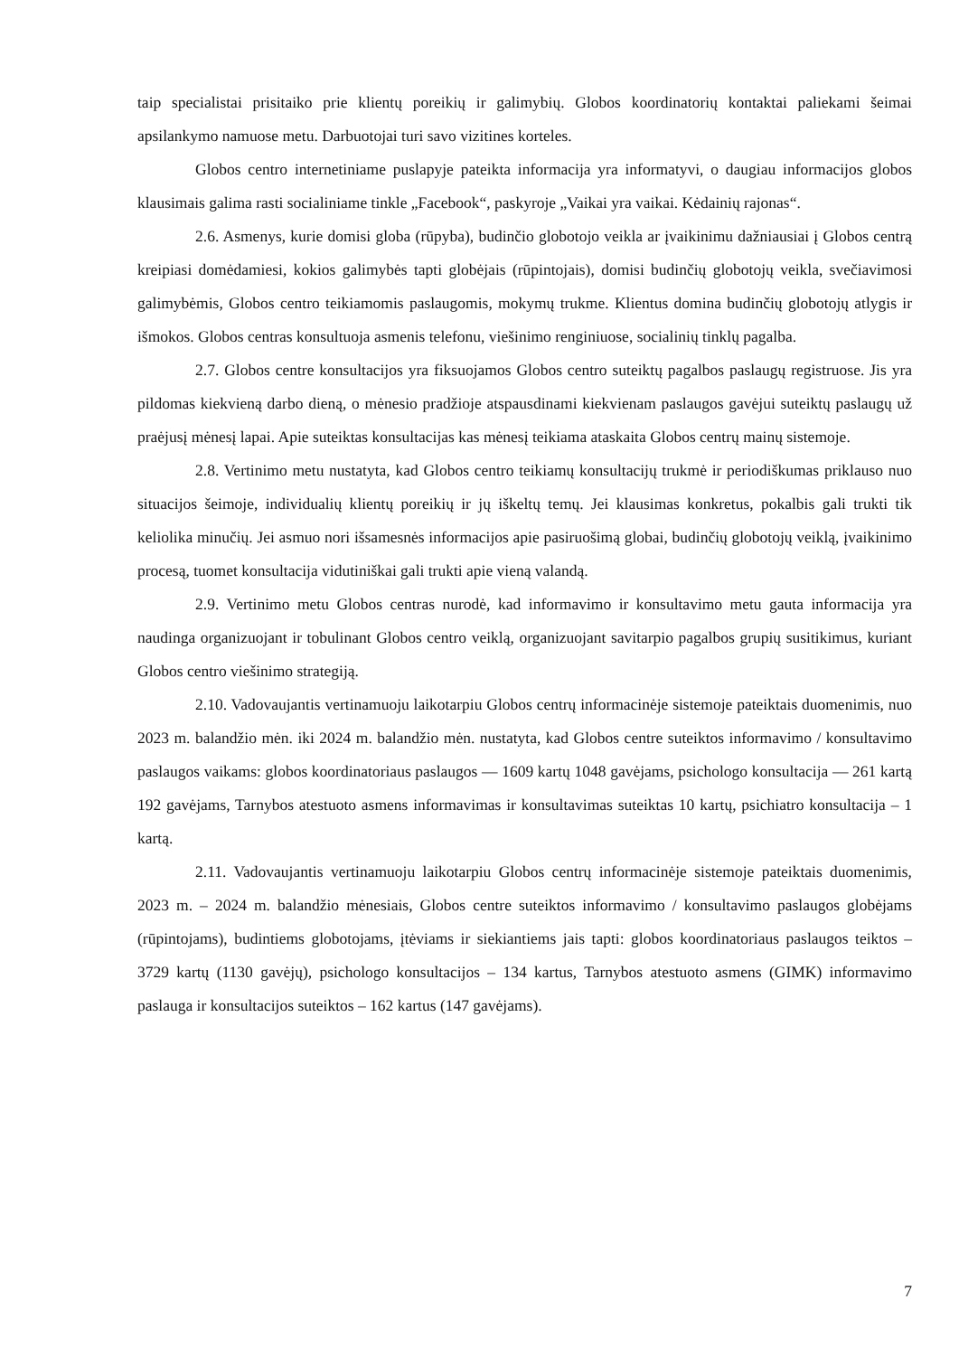taip specialistai prisitaiko prie klientų poreikių ir galimybių. Globos koordinatorių kontaktai paliekami šeimai apsilankymo namuose metu. Darbuotojai turi savo vizitines korteles.
Globos centro internetiniame puslapyje pateikta informacija yra informatyvi, o daugiau informacijos globos klausimais galima rasti socialiniame tinkle „Facebook“, paskyroje „Vaikai yra vaikai. Kėdainių rajonas“.
2.6. Asmenys, kurie domisi globa (rūpyba), budinčio globotojo veikla ar įvaikinimu dažniausiai į Globos centrą kreipiasi domėdamiesi, kokios galimybės tapti globėjais (rūpintojais), domisi budinčių globotojų veikla, svečiavimosi galimybėmis, Globos centro teikiamomis paslaugomis, mokymų trukme. Klientus domina budinčių globotojų atlygis ir išmokos. Globos centras konsultuoja asmenis telefonu, viešinimo renginiuose, socialinių tinklų pagalba.
2.7. Globos centre konsultacijos yra fiksuojamos Globos centro suteiktų pagalbos paslaugų registruose. Jis yra pildomas kiekvieną darbo dieną, o mėnesio pradžioje atspausdinami kiekvienam paslaugos gavėjui suteiktų paslaugų už praėjusį mėnesį lapai. Apie suteiktas konsultacijas kas mėnesį teikiama ataskaita Globos centrų mainų sistemoje.
2.8. Vertinimo metu nustatyta, kad Globos centro teikiamų konsultacijų trukmė ir periodiškumas priklauso nuo situacijos šeimoje, individualių klientų poreikių ir jų iškeltų temų. Jei klausimas konkretus, pokalbis gali trukti tik keliolika minučių. Jei asmuo nori išsamesnės informacijos apie pasiruošimą globai, budinčių globotojų veiklą, įvaikinimo procesą, tuomet konsultacija vidutiniškai gali trukti apie vieną valandą.
2.9. Vertinimo metu Globos centras nurodė, kad informavimo ir konsultavimo metu gauta informacija yra naudinga organizuojant ir tobulinant Globos centro veiklą, organizuojant savitarpio pagalbos grupių susitikimus, kuriant Globos centro viešinimo strategiją.
2.10. Vadovaujantis vertinamuoju laikotarpiu Globos centrų informacinėje sistemoje pateiktais duomenimis, nuo 2023 m. balandžio mėn. iki 2024 m. balandžio mėn. nustatyta, kad Globos centre suteiktos informavimo / konsultavimo paslaugos vaikams: globos koordinatoriaus paslaugos — 1609 kartų 1048 gavėjams, psichologo konsultacija — 261 kartą 192 gavėjams, Tarnybos atestuoto asmens informavimas ir konsultavimas suteiktas 10 kartų, psichiatro konsultacija – 1 kartą.
2.11. Vadovaujantis vertinamuoju laikotarpiu Globos centrų informacinėje sistemoje pateiktais duomenimis, 2023 m. – 2024 m. balandžio mėnesiais, Globos centre suteiktos informavimo / konsultavimo paslaugos globėjams (rūpintojams), budintiems globotojams, įtėviams ir siekiantiems jais tapti: globos koordinatoriaus paslaugos teiktos – 3729 kartų (1130 gavėjų), psichologo konsultacijos – 134 kartus, Tarnybos atestuoto asmens (GIMK) informavimo paslauga ir konsultacijos suteiktos – 162 kartus (147 gavėjams).
7